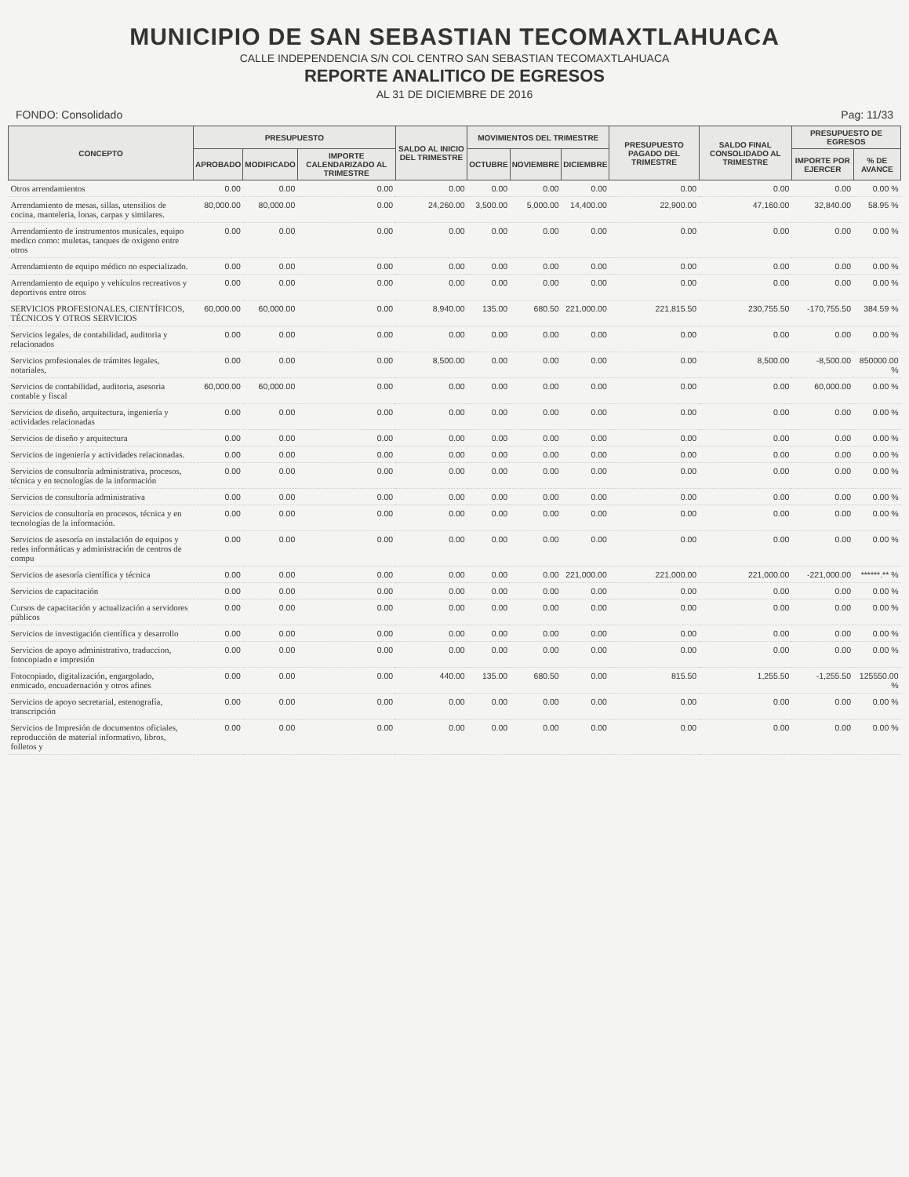MUNICIPIO DE SAN SEBASTIAN TECOMAXTLAHUACA
CALLE INDEPENDENCIA S/N COL CENTRO SAN SEBASTIAN TECOMAXTLAHUACA
REPORTE ANALITICO DE EGRESOS
AL 31 DE DICIEMBRE DE 2016
FONDO: Consolidado Pag: 11/33
| CONCEPTO | PRESUPUESTO | | | SALDO AL INICIO DEL TRIMESTRE | MOVIMIENTOS DEL TRIMESTRE | | | PRESUPUESTO PAGADO DEL TRIMESTRE | SALDO FINAL CONSOLIDADO AL TRIMESTRE | PRESUPUESTO DE EGRESOS | |
| --- | --- | --- | --- | --- | --- | --- | --- | --- | --- | --- | --- |
| | APROBADO | MODIFICADO | IMPORTE CALENDARIZADO AL TRIMESTRE | | OCTUBRE | NOVIEMBRE | DICIEMBRE | | | IMPORTE POR EJERCER | % DE AVANCE |
| Otros arrendamientos | 0.00 | 0.00 | 0.00 | 0.00 | 0.00 | 0.00 | 0.00 | 0.00 | 0.00 | 0.00 | 0.00 % |
| Arrendamiento de mesas, sillas, utensilios de cocina, manteleria, lonas, carpas y similares. | 80,000.00 | 80,000.00 | 0.00 | 24,260.00 | 3,500.00 | 5,000.00 | 14,400.00 | 22,900.00 | 47,160.00 | 32,840.00 | 58.95 % |
| Arrendamiento de instrumentos musicales, equipo medico como: muletas, tanques de oxigeno entre otros | 0.00 | 0.00 | 0.00 | 0.00 | 0.00 | 0.00 | 0.00 | 0.00 | 0.00 | 0.00 | 0.00 % |
| Arrendamiento de equipo médico no especializado. | 0.00 | 0.00 | 0.00 | 0.00 | 0.00 | 0.00 | 0.00 | 0.00 | 0.00 | 0.00 | 0.00 % |
| Arrendamiento de equipo y vehículos recreativos y deportivos entre otros | 0.00 | 0.00 | 0.00 | 0.00 | 0.00 | 0.00 | 0.00 | 0.00 | 0.00 | 0.00 | 0.00 % |
| SERVICIOS PROFESIONALES, CIENTÍFICOS, TÉCNICOS Y OTROS SERVICIOS | 60,000.00 | 60,000.00 | 0.00 | 8,940.00 | 135.00 | 680.50 | 221,000.00 | 221,815.50 | 230,755.50 | -170,755.50 | 384.59 % |
| Servicios legales, de contabilidad, auditoria y relacionados | 0.00 | 0.00 | 0.00 | 0.00 | 0.00 | 0.00 | 0.00 | 0.00 | 0.00 | 0.00 | 0.00 % |
| Servicios profesionales de trámites legales, notariales, | 0.00 | 0.00 | 0.00 | 8,500.00 | 0.00 | 0.00 | 0.00 | 0.00 | 8,500.00 | -8,500.00 | 850000.00 % |
| Servicios de contabilidad, auditoria, asesoria contable y fiscal | 60,000.00 | 60,000.00 | 0.00 | 0.00 | 0.00 | 0.00 | 0.00 | 0.00 | 0.00 | 60,000.00 | 0.00 % |
| Servicios de diseño, arquitectura, ingeniería y actividades relacionadas | 0.00 | 0.00 | 0.00 | 0.00 | 0.00 | 0.00 | 0.00 | 0.00 | 0.00 | 0.00 | 0.00 % |
| Servicios de diseño y arquitectura | 0.00 | 0.00 | 0.00 | 0.00 | 0.00 | 0.00 | 0.00 | 0.00 | 0.00 | 0.00 | 0.00 % |
| Servicios de ingeniería y actividades relacionadas. | 0.00 | 0.00 | 0.00 | 0.00 | 0.00 | 0.00 | 0.00 | 0.00 | 0.00 | 0.00 | 0.00 % |
| Servicios de consultoría administrativa, procesos, técnica y en tecnologías de la información | 0.00 | 0.00 | 0.00 | 0.00 | 0.00 | 0.00 | 0.00 | 0.00 | 0.00 | 0.00 | 0.00 % |
| Servicios de consultoría administrativa | 0.00 | 0.00 | 0.00 | 0.00 | 0.00 | 0.00 | 0.00 | 0.00 | 0.00 | 0.00 | 0.00 % |
| Servicios de consultoría en procesos, técnica y en tecnologías de la información. | 0.00 | 0.00 | 0.00 | 0.00 | 0.00 | 0.00 | 0.00 | 0.00 | 0.00 | 0.00 | 0.00 % |
| Servicios de asesoría en instalación de equipos y redes informáticas y administración de centros de compu | 0.00 | 0.00 | 0.00 | 0.00 | 0.00 | 0.00 | 0.00 | 0.00 | 0.00 | 0.00 | 0.00 % |
| Servicios de asesoría científica y técnica | 0.00 | 0.00 | 0.00 | 0.00 | 0.00 | 0.00 | 221,000.00 | 221,000.00 | 221,000.00 | -221,000.00 | ******.** % |
| Servicios de capacitación | 0.00 | 0.00 | 0.00 | 0.00 | 0.00 | 0.00 | 0.00 | 0.00 | 0.00 | 0.00 | 0.00 % |
| Cursos de capacitación y actualización a servidores públicos | 0.00 | 0.00 | 0.00 | 0.00 | 0.00 | 0.00 | 0.00 | 0.00 | 0.00 | 0.00 | 0.00 % |
| Servicios de investigación científica y desarrollo | 0.00 | 0.00 | 0.00 | 0.00 | 0.00 | 0.00 | 0.00 | 0.00 | 0.00 | 0.00 | 0.00 % |
| Servicios de apoyo administrativo, traduccion, fotocopiado e impresión | 0.00 | 0.00 | 0.00 | 0.00 | 0.00 | 0.00 | 0.00 | 0.00 | 0.00 | 0.00 | 0.00 % |
| Fotocopiado, digitalización, engargolado, enmicado, encuadernación y otros afines | 0.00 | 0.00 | 0.00 | 440.00 | 135.00 | 680.50 | 0.00 | 815.50 | 1,255.50 | -1,255.50 | 125550.00 % |
| Servicios de apoyo secretarial, estenografía, transcripción | 0.00 | 0.00 | 0.00 | 0.00 | 0.00 | 0.00 | 0.00 | 0.00 | 0.00 | 0.00 | 0.00 % |
| Servicios de Impresión de documentos oficiales, reproducción de material informativo, libros, folletos y | 0.00 | 0.00 | 0.00 | 0.00 | 0.00 | 0.00 | 0.00 | 0.00 | 0.00 | 0.00 | 0.00 % |